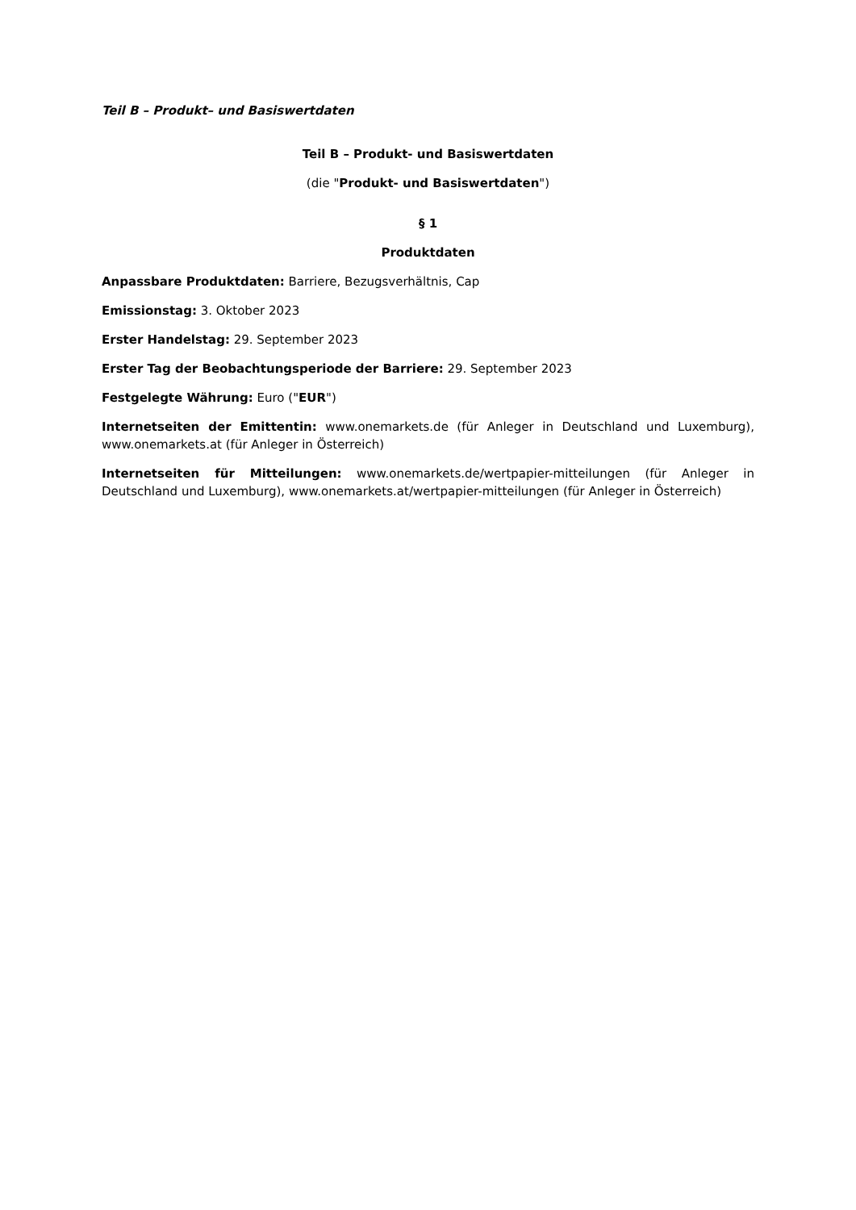Teil B – Produkt– und Basiswertdaten
Teil B – Produkt- und Basiswertdaten
(die "Produkt- und Basiswertdaten")
§ 1
Produktdaten
Anpassbare Produktdaten: Barriere, Bezugsverhältnis, Cap
Emissionstag: 3. Oktober 2023
Erster Handelstag: 29. September 2023
Erster Tag der Beobachtungsperiode der Barriere: 29. September 2023
Festgelegte Währung: Euro ("EUR")
Internetseiten der Emittentin: www.onemarkets.de (für Anleger in Deutschland und Luxemburg), www.onemarkets.at (für Anleger in Österreich)
Internetseiten für Mitteilungen: www.onemarkets.de/wertpapier-mitteilungen (für Anleger in Deutschland und Luxemburg), www.onemarkets.at/wertpapier-mitteilungen (für Anleger in Österreich)